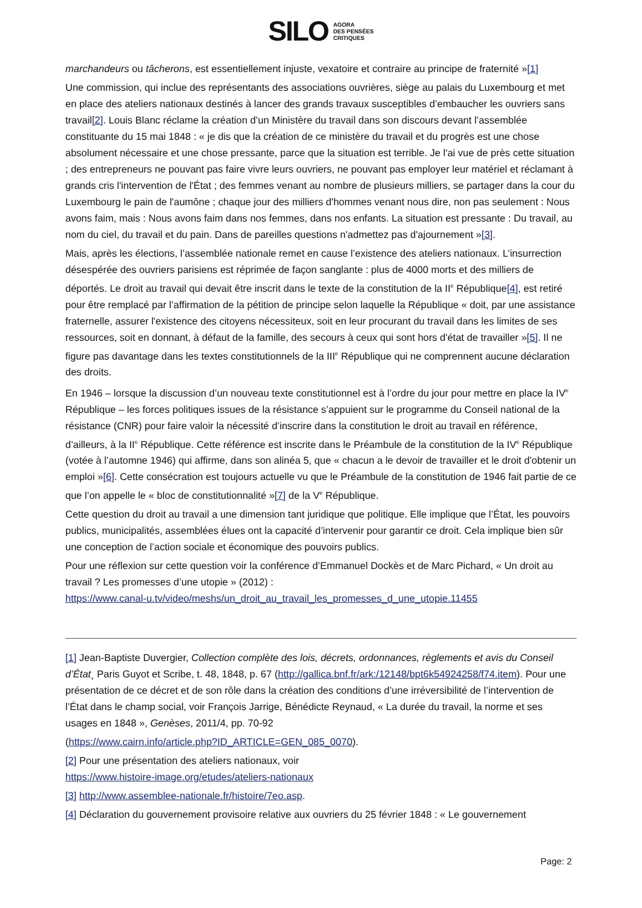SILO AGORA
DES PENSÉES
CRITIQUES
marchandeurs ou tâcherons, est essentiellement injuste, vexatoire et contraire au principe de fraternité »[1]
Une commission, qui inclue des représentants des associations ouvrières, siège au palais du Luxembourg et met en place des ateliers nationaux destinés à lancer des grands travaux susceptibles d’embaucher les ouvriers sans travail[2]. Louis Blanc réclame la création d’un Ministère du travail dans son discours devant l’assemblée constituante du 15 mai 1848 : « je dis que la création de ce ministère du travail et du progrès est une chose absolument nécessaire et une chose pressante, parce que la situation est terrible. Je l'ai vue de près cette situation ; des entrepreneurs ne pouvant pas faire vivre leurs ouvriers, ne pouvant pas employer leur matériel et réclamant à grands cris l'intervention de l'État ; des femmes venant au nombre de plusieurs milliers, se partager dans la cour du Luxembourg le pain de l'aumône ; chaque jour des milliers d'hommes venant nous dire, non pas seulement : Nous avons faim, mais : Nous avons faim dans nos femmes, dans nos enfants. La situation est pressante : Du travail, au nom du ciel, du travail et du pain. Dans de pareilles questions n'admettez pas d'ajournement »[3].
Mais, après les élections, l’assemblée nationale remet en cause l’existence des ateliers nationaux. L’insurrection désespérée des ouvriers parisiens est réprimée de façon sanglante : plus de 4000 morts et des milliers de déportés. Le droit au travail qui devait être inscrit dans le texte de la constitution de la II<sup>e</sup> République[4], est retiré pour être remplacé par l’affirmation de la pétition de principe selon laquelle la République « doit, par une assistance fraternelle, assurer l'existence des citoyens nécessiteux, soit en leur procurant du travail dans les limites de ses ressources, soit en donnant, à défaut de la famille, des secours à ceux qui sont hors d'état de travailler »[5]. Il ne figure pas davantage dans les textes constitutionnels de la III<sup>e</sup> République qui ne comprennent aucune déclaration des droits.
En 1946 – lorsque la discussion d’un nouveau texte constitutionnel est à l’ordre du jour pour mettre en place la IV<sup>e</sup> République – les forces politiques issues de la résistance s’appuient sur le programme du Conseil national de la résistance (CNR) pour faire valoir la nécessité d’inscrire dans la constitution le droit au travail en référence, d’ailleurs, à la II<sup>e</sup> République. Cette référence est inscrite dans le Préambule de la constitution de la IV<sup>e</sup> République (votée à l’automne 1946) qui affirme, dans son alinéa 5, que « chacun a le devoir de travailler et le droit d'obtenir un emploi »[6]. Cette consécration est toujours actuelle vu que le Préambule de la constitution de 1946 fait partie de ce que l’on appelle le « bloc de constitutionnalité »[7] de la V<sup>e</sup> République.
Cette question du droit au travail a une dimension tant juridique que politique. Elle implique que l’État, les pouvoirs publics, municipalités, assemblées élues ont la capacité d’intervenir pour garantir ce droit. Cela implique bien sûr une conception de l’action sociale et économique des pouvoirs publics.
Pour une réflexion sur cette question voir la conférence d’Emmanuel Dockès et de Marc Pichard, « Un droit au travail ? Les promesses d’une utopie » (2012) :
https://www.canal-u.tv/video/meshs/un_droit_au_travail_les_promesses_d_une_utopie.11455
[1] Jean-Baptiste Duvergier, Collection complète des lois, décrets, ordonnances, règlements et avis du Conseil d’État¸ Paris Guyot et Scribe, t. 48, 1848, p. 67 (http://gallica.bnf.fr/ark:/12148/bpt6k54924258/f74.item). Pour une présentation de ce décret et de son rôle dans la création des conditions d’une irréversibilité de l’intervention de l’État dans le champ social, voir François Jarrige, Bénédicte Reynaud, « La durée du travail, la norme et ses usages en 1848 », Genèses, 2011/4, pp. 70-92
(https://www.cairn.info/article.php?ID_ARTICLE=GEN_085_0070).
[2] Pour une présentation des ateliers nationaux, voir
https://www.histoire-image.org/etudes/ateliers-nationaux
[3] http://www.assemblee-nationale.fr/histoire/7eo.asp.
[4] Déclaration du gouvernement provisoire relative aux ouvriers du 25 février 1848 : « Le gouvernement
Page: 2